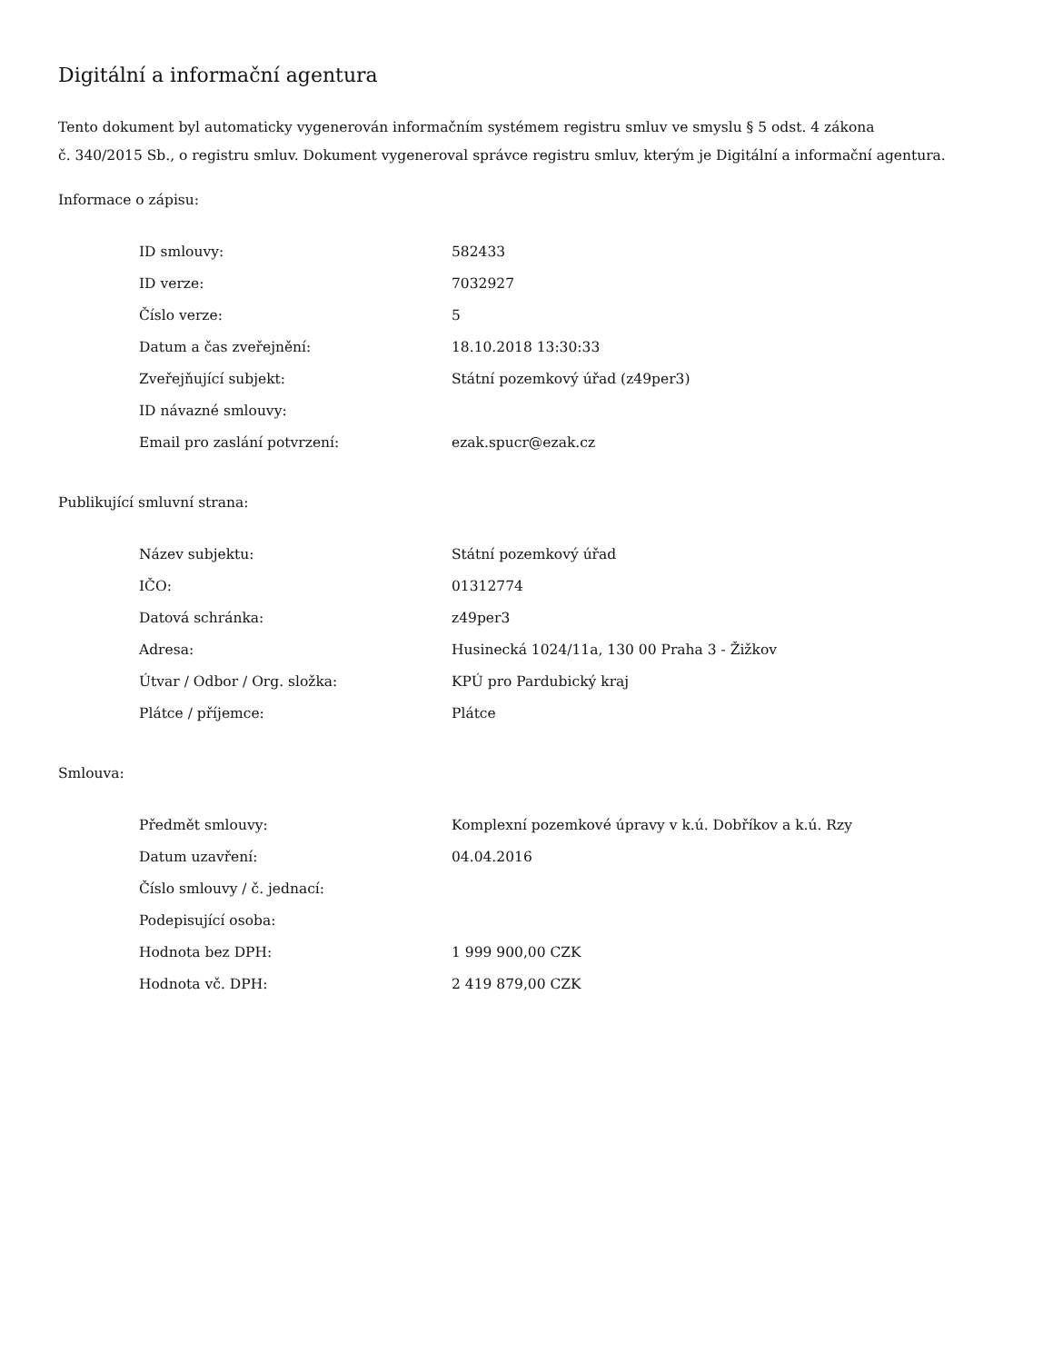Digitální a informační agentura
Tento dokument byl automaticky vygenerován informačním systémem registru smluv ve smyslu § 5 odst. 4 zákona
č. 340/2015 Sb., o registru smluv. Dokument vygeneroval správce registru smluv, kterým je Digitální a informační agentura.
Informace o zápisu:
| ID smlouvy: | 582433 |
| ID verze: | 7032927 |
| Číslo verze: | 5 |
| Datum a čas zveřejnění: | 18.10.2018 13:30:33 |
| Zveřejňující subjekt: | Státní pozemkový úřad (z49per3) |
| ID návazné smlouvy: | |
| Email pro zaslání potvrzení: | ezak.spucr@ezak.cz |
Publikující smluvní strana:
| Název subjektu: | Státní pozemkový úřad |
| IČO: | 01312774 |
| Datová schránka: | z49per3 |
| Adresa: | Husinecká 1024/11a, 130 00 Praha 3 - Žižkov |
| Útvar / Odbor / Org. složka: | KPÚ pro Pardubický kraj |
| Plátce / příjemce: | Plátce |
Smlouva:
| Předmět smlouvy: | Komplexní pozemkové úpravy v k.ú. Dobříkov a k.ú. Rzy |
| Datum uzavření: | 04.04.2016 |
| Číslo smlouvy / č. jednací: | |
| Podepisující osoba: | |
| Hodnota bez DPH: | 1 999 900,00 CZK |
| Hodnota vč. DPH: | 2 419 879,00 CZK |